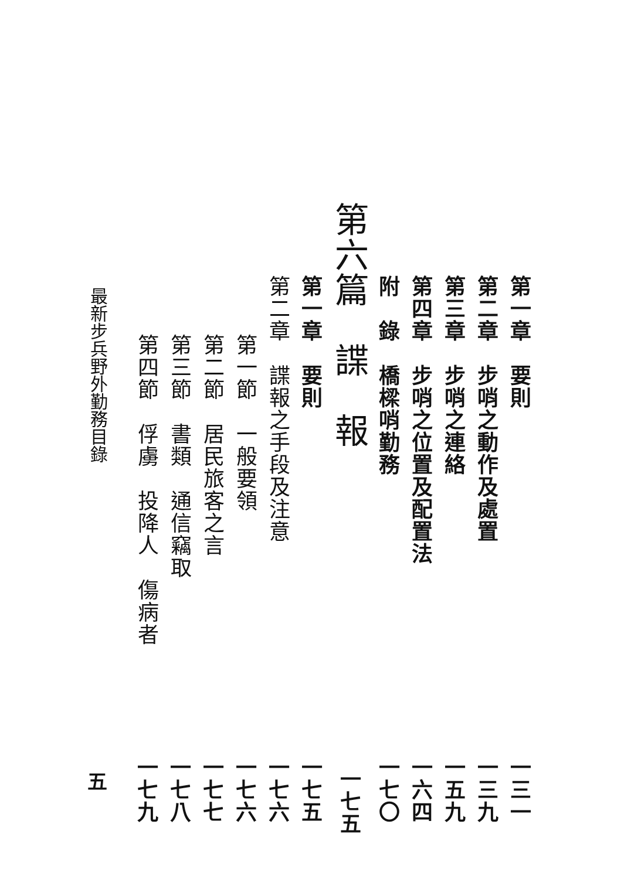第一章　要則 一三一
第二章　步哨之動作及處置 一三九
第三章　步哨之連絡 一五九
第四章　步哨之位置及配置法 一六四
附　錄　橋樑哨勤務 一七〇
第六篇　諜　報 一七五
第一章　要則 一七五
第二章　諜報之手段及注意 一七六
第一節　一般要領 一七六
第二節　居民旅客之言 一七七
第三節　書類　通信竊取 一七八
第四節　俘虜　投降人　傷病者 一七九
最新步兵野外勤務目錄 五